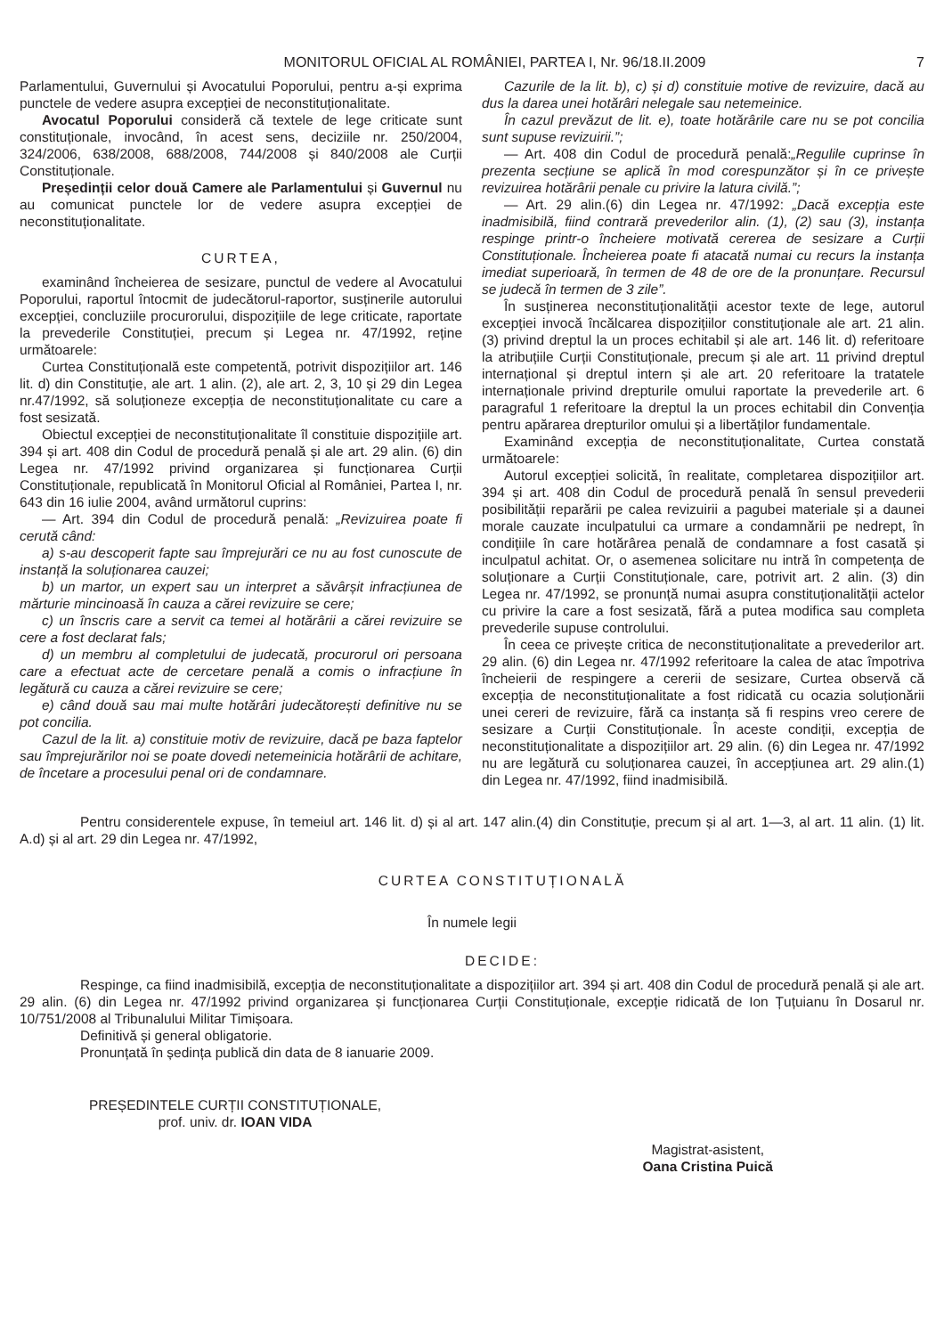MONITORUL OFICIAL AL ROMÂNIEI, PARTEA I, Nr. 96/18.II.2009 7
Parlamentului, Guvernului și Avocatului Poporului, pentru a-și exprima punctele de vedere asupra excepției de neconstituționalitate.
Avocatul Poporului consideră că textele de lege criticate sunt constituționale, invocând, în acest sens, deciziile nr. 250/2004, 324/2006, 638/2008, 688/2008, 744/2008 și 840/2008 ale Curții Constituționale.
Președinții celor două Camere ale Parlamentului și Guvernul nu au comunicat punctele lor de vedere asupra excepției de neconstituționalitate.
CURTEA,
examinând încheierea de sesizare, punctul de vedere al Avocatului Poporului, raportul întocmit de judecătorul-raportor, susținerile autorului excepției, concluziile procurorului, dispozițiile de lege criticate, raportate la prevederile Constituției, precum și Legea nr. 47/1992, reține următoarele:
Curtea Constituțională este competentă, potrivit dispozițiilor art. 146 lit. d) din Constituție, ale art. 1 alin. (2), ale art. 2, 3, 10 și 29 din Legea nr.47/1992, să soluționeze excepția de neconstituționalitate cu care a fost sesizată.
Obiectul excepției de neconstituționalitate îl constituie dispozițiile art. 394 și art. 408 din Codul de procedură penală și ale art. 29 alin. (6) din Legea nr. 47/1992 privind organizarea și funcționarea Curții Constituționale, republicată în Monitorul Oficial al României, Partea I, nr. 643 din 16 iulie 2004, având următorul cuprins:
— Art. 394 din Codul de procedură penală: „Revizuirea poate fi cerută când:
a) s-au descoperit fapte sau împrejurări ce nu au fost cunoscute de instanță la soluționarea cauzei;
b) un martor, un expert sau un interpret a săvârșit infracțiunea de mărturie mincinoasă în cauza a cărei revizuire se cere;
c) un înscris care a servit ca temei al hotărârii a cărei revizuire se cere a fost declarat fals;
d) un membru al completului de judecată, procurorul ori persoana care a efectuat acte de cercetare penală a comis o infracțiune în legătură cu cauza a cărei revizuire se cere;
e) când două sau mai multe hotărâri judecătorești definitive nu se pot concilia.
Cazul de la lit. a) constituie motiv de revizuire, dacă pe baza faptelor sau împrejurărilor noi se poate dovedi netemeinicia hotărârii de achitare, de încetare a procesului penal ori de condamnare.
Cazurile de la lit. b), c) și d) constituie motive de revizuire, dacă au dus la darea unei hotărâri nelegale sau netemeinice.
În cazul prevăzut de lit. e), toate hotărârile care nu se pot concilia sunt supuse revizuirii.”;
— Art. 408 din Codul de procedură penală:„Regulile cuprinse în prezenta secțiune se aplică în mod corespunzător și în ce privește revizuirea hotărârii penale cu privire la latura civilă.”;
— Art. 29 alin.(6) din Legea nr. 47/1992: „Dacă excepția este inadmisibilă, fiind contrară prevederilor alin. (1), (2) sau (3), instanța respinge printr-o încheiere motivată cererea de sesizare a Curții Constituționale. Încheierea poate fi atacată numai cu recurs la instanța imediat superioară, în termen de 48 de ore de la pronunțare. Recursul se judecă în termen de 3 zile”.
În susținerea neconstituționalității acestor texte de lege, autorul excepției invocă încălcarea dispozițiilor constituționale ale art. 21 alin. (3) privind dreptul la un proces echitabil și ale art. 146 lit. d) referitoare la atribuțiile Curții Constituționale, precum și ale art. 11 privind dreptul internațional și dreptul intern și ale art. 20 referitoare la tratatele internaționale privind drepturile omului raportate la prevederile art. 6 paragraful 1 referitoare la dreptul la un proces echitabil din Convenția pentru apărarea drepturilor omului și a libertăților fundamentale.
Examinând excepția de neconstituționalitate, Curtea constată următoarele:
Autorul excepției solicită, în realitate, completarea dispozițiilor art. 394 și art. 408 din Codul de procedură penală în sensul prevederii posibilității reparării pe calea revizuirii a pagubei materiale și a daunei morale cauzate inculpatului ca urmare a condamnării pe nedrept, în condițiile în care hotărârea penală de condamnare a fost casată și inculpatul achitat. Or, o asemenea solicitare nu intră în competența de soluționare a Curții Constituționale, care, potrivit art. 2 alin. (3) din Legea nr. 47/1992, se pronunță numai asupra constituționalității actelor cu privire la care a fost sesizată, fără a putea modifica sau completa prevederile supuse controlului.
În ceea ce privește critica de neconstituționalitate a prevederilor art. 29 alin. (6) din Legea nr. 47/1992 referitoare la calea de atac împotriva încheierii de respingere a cererii de sesizare, Curtea observă că excepția de neconstituționalitate a fost ridicată cu ocazia soluționării unei cereri de revizuire, fără ca instanța să fi respins vreo cerere de sesizare a Curții Constituționale. În aceste condiții, excepția de neconstituționalitate a dispozițiilor art. 29 alin. (6) din Legea nr. 47/1992 nu are legătură cu soluționarea cauzei, în accepțiunea art. 29 alin.(1) din Legea nr. 47/1992, fiind inadmisibilă.
Pentru considerentele expuse, în temeiul art. 146 lit. d) și al art. 147 alin.(4) din Constituție, precum și al art. 1—3, al art. 11 alin. (1) lit. A.d) și al art. 29 din Legea nr. 47/1992,
CURTEA CONSTITUȚIONALĂ
În numele legii
DECIDE:
Respinge, ca fiind inadmisibilă, excepția de neconstituționalitate a dispozițiilor art. 394 și art. 408 din Codul de procedură penală și ale art. 29 alin. (6) din Legea nr. 47/1992 privind organizarea și funcționarea Curții Constituționale, excepție ridicată de Ion Țuțuianu în Dosarul nr. 10/751/2008 al Tribunalului Militar Timișoara.
Definitivă și general obligatorie.
Pronunțată în ședința publică din data de 8 ianuarie 2009.
PREȘEDINTELE CURȚII CONSTITUȚIONALE,
prof. univ. dr. IOAN VIDA
Magistrat-asistent,
Oana Cristina Puică